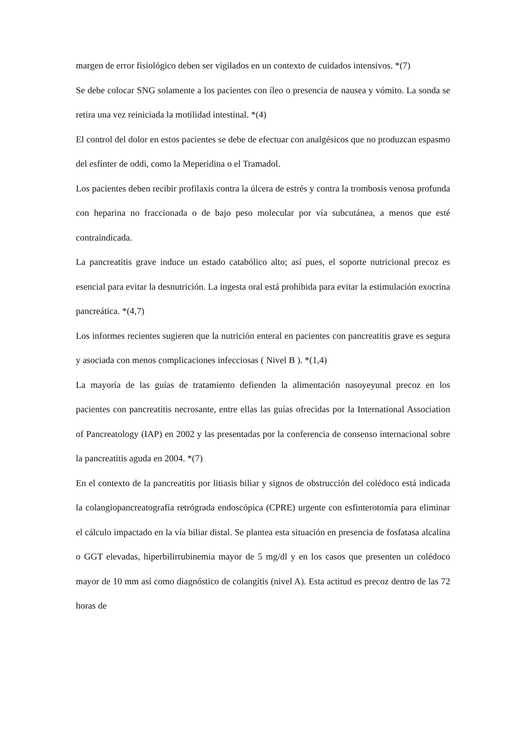margen de error fisiológico deben ser vigilados en un contexto de cuidados intensivos. *(7)
Se debe colocar SNG solamente a los pacientes con íleo o presencia de nausea y vómito. La sonda se retira una vez reiniciada la motilidad intestinal. *(4)
El control del dolor en estos pacientes se debe de efectuar con analgésicos que no produzcan espasmo del esfínter de oddi, como la Meperidina o el Tramadol.
Los pacientes deben recibir profilaxis contra la úlcera de estrés y contra la trombosis venosa profunda con heparina no fraccionada o de bajo peso molecular por vía subcutánea, a menos que esté contraindicada.
La pancreatitis grave induce un estado catabólico alto; así pues, el soporte nutricional precoz es esencial para evitar la desnutrición. La ingesta oral está prohibida para evitar la estimulación exocrina pancreática. *(4,7)
Los informes recientes sugieren que la nutrición enteral en pacientes con pancreatitis grave es segura y asociada con menos complicaciones infecciosas ( Nivel B ). *(1,4)
La mayoría de las guías de tratamiento defienden la alimentación nasoyeyunal precoz en los pacientes con pancreatitis necrosante, entre ellas las guías ofrecidas por la International Association of Pancreatology (IAP) en 2002 y las presentadas por la conferencia de consenso internacional sobre la pancreatitis aguda en 2004. *(7)
En el contexto de la pancreatitis por litiasis biliar y signos de obstrucción del colédoco está indicada la colangiopancreatografía retrógrada endoscópica (CPRE) urgente con esfinterotomía para eliminar el cálculo impactado en la vía biliar distal. Se plantea esta situación en presencia de fosfatasa alcalina o GGT elevadas, hiperbilirrubinemia mayor de 5 mg/dl y en los casos que presenten un colédoco mayor de 10 mm así como diagnóstico de colangitis (nivel A). Esta actitud es precoz dentro de las 72 horas de